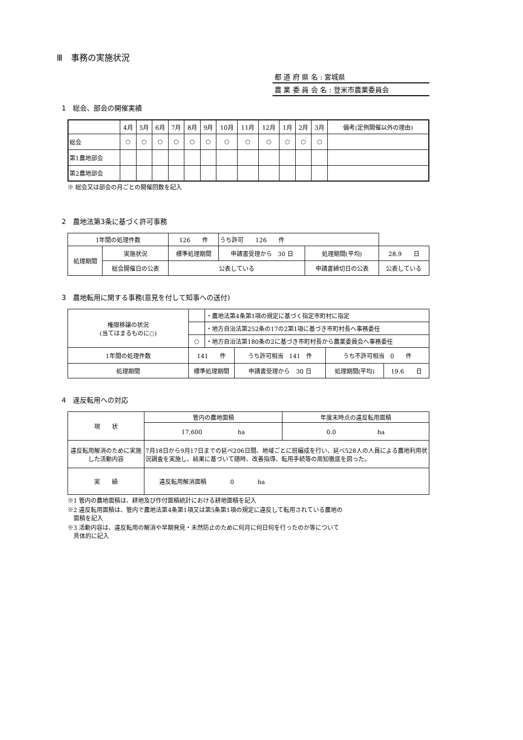Ⅲ　事務の実施状況
都 道 府 県 名 : 宮城県
農 業 委 員 会 名 : 登米市農業委員会
1　総会、部会の開催実績
| | 4月 | 5月 | 6月 | 7月 | 8月 | 9月 | 10月 | 11月 | 12月 | 1月 | 2月 | 3月 | 備考(定例開催以外の理由) |
| 総会 | ○ | ○ | ○ | ○ | ○ | ○ | ○ | ○ | ○ | ○ | ○ | ○ | |
| 第1農地部会 | | | | | | | | | | | | | |
| 第2農地部会 | | | | | | | | | | | | | |
※ 総会又は部会の月ごとの開催回数を記入
2　農地法第3条に基づく許可事務
| 1年間の処理件数 | | 126 件 | うち許可 126 件 | | |
| 処理期間 | 実施状況 | 標準処理期間 | 申請書受理から 30 日 | 処理期間(平均) | 28.9 日 |
| | 総会開催日の公表 | 公表している | | 申請書締切日の公表 | 公表している |
3　農地転用に関する事務(意見を付して知事への送付)
| 権限移譲の状況 (当てはまるものに○) | | ・農地法第4条第1項の規定に基づく指定市町村に指定 | | | |
| | | ・地方自治法第252条の17の2第1項に基づき市町村長へ事務委任 | | | |
| | ○ | ・地方自治法第180条の2に基づき市町村長から農業委員会へ事務委任 | | | |
| 1年間の処理件数 | 141 件 | | うち許可相当 141 件 | うち不許可相当 0 件 | |
| 処理期間 | 標準処理期間 | | 申請書受理から 30 日 | 処理期間(平均) | 19.6 日 |
4　違反転用への対応
| 現 状 | 管内の農地面積 | 年度末時点の違反転用面積 |
| | 17,600 ha | 0.0 ha |
| 違反転用解消のために実施した活動内容 | 7月18日から9月17日までの延べ206日間、地域ごとに班編成を行い、延べ528人の人員による農地利用状況調査を実施し、結果に基づいて随時、改善指導、転用手続等の周知徹底を図った。 | |
| 実 績 | 違反転用解消面積 0 ha | |
※1 管内の農地面積は、耕地及び作付面積統計における耕地面積を記入
※2 違反転用面積は、管内で農地法第4条第1項又は第5条第1項の規定に違反して転用されている農地の
　面積を記入
※3 活動内容は、違反転用の解消や早期発見・未然防止のために何月に何日何を行ったのか等について
　具体的に記入